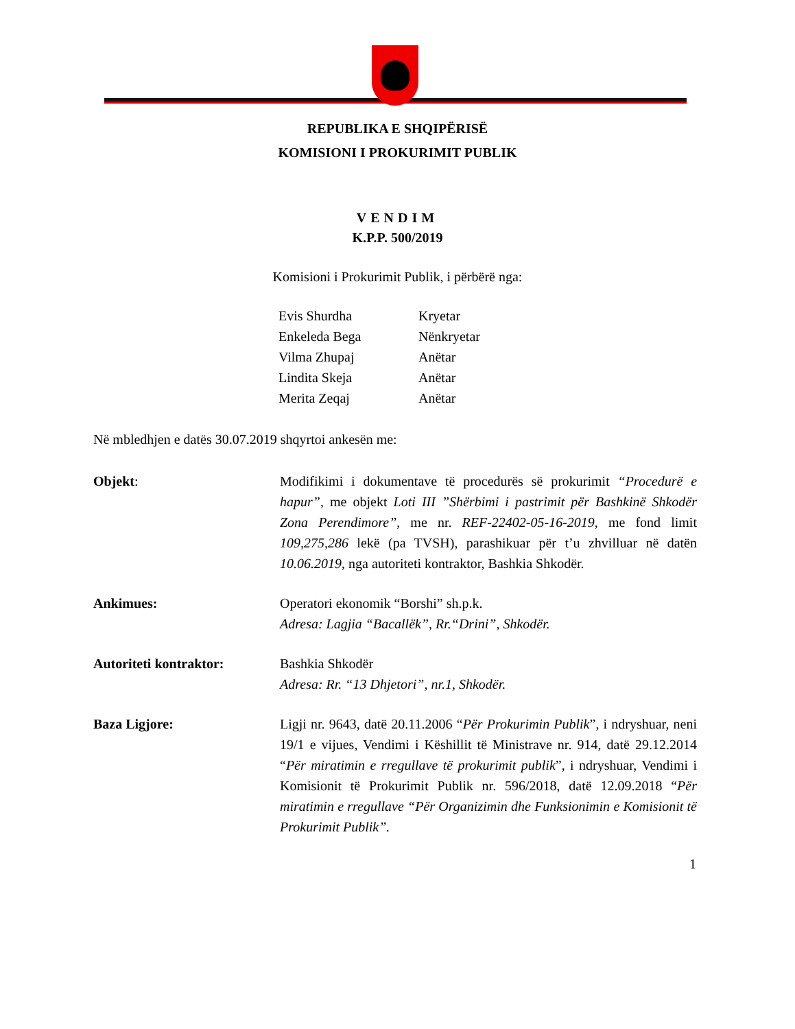REPUBLIKA E SHQIPËRISË
KOMISIONI I PROKURIMIT PUBLIK
VENDIM
K.P.P. 500/2019
Komisioni i Prokurimit Publik, i përbërë nga:
| Evis Shurdha | Kryetar |
| Enkeleda Bega | Nënkryetar |
| Vilma Zhupaj | Anëtar |
| Lindita Skeja | Anëtar |
| Merita Zeqaj | Anëtar |
Në mbledhjen e datës 30.07.2019 shqyrtoi ankesën me:
Objekt: Modifikimi i dokumentave të procedurës së prokurimit “Procedurë e hapur”, me objekt Loti III ”Shërbimi i pastrimit për Bashkinë Shkodër Zona Perendimore”, me nr. REF-22402-05-16-2019, me fond limit 109,275,286 lekë (pa TVSH), parashikuar për t’u zhvilluar në datën 10.06.2019, nga autoriteti kontraktor, Bashkia Shkodër.
Ankimues: Operatori ekonomik “Borshi” sh.p.k.
Adresa: Lagjia “Bacallëk”, Rr.“Drini”, Shkodër.
Autoriteti kontraktor: Bashkia Shkodër
Adresa: Rr. “13 Dhjetori”, nr.1, Shkodër.
Baza Ligjore: Ligji nr. 9643, datë 20.11.2006 “Për Prokurimin Publik”, i ndryshuar, neni 19/1 e vijues, Vendimi i Këshillit të Ministrave nr. 914, datë 29.12.2014 “Për miratimin e rregullave të prokurimit publik”, i ndryshuar, Vendimi i Komisionit të Prokurimit Publik nr. 596/2018, datë 12.09.2018 “Për miratimin e rregullave “Për Organizimin dhe Funksionimin e Komisionit të Prokurimit Publik”.
1